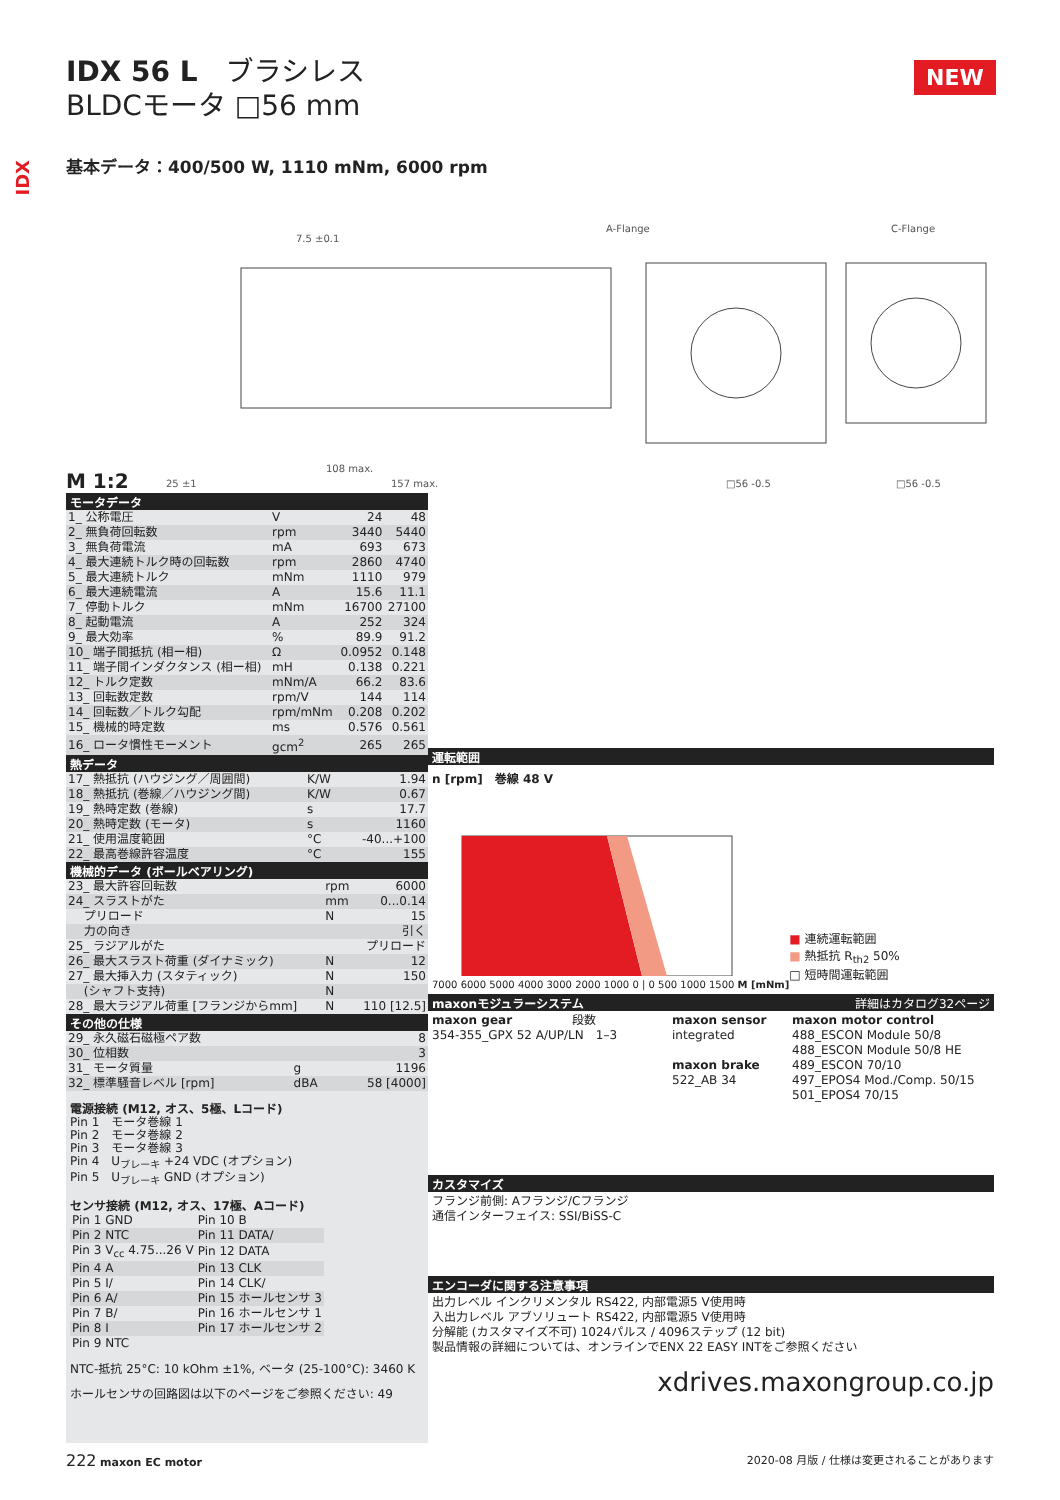IDX
NEW
IDX 56 L　ブラシレス
BLDCモータ □56 mm
基本データ：400/500 W, 1110 mNm, 6000 rpm
7.5 ±0.1
108 max.
157 max. 25 ±1
A-Flange C-Flange
□56 -0.5 □56 -0.5
M 1:2
モータデータ
| 1_ 公称電圧 | V | 24 | 48 |
| 2_ 無負荷回転数 | rpm | 3440 | 5440 |
| 3_ 無負荷電流 | mA | 693 | 673 |
| 4_ 最大連続トルク時の回転数 | rpm | 2860 | 4740 |
| 5_ 最大連続トルク | mNm | 1110 | 979 |
| 6_ 最大連続電流 | A | 15.6 | 11.1 |
| 7_ 停動トルク | mNm | 16700 | 27100 |
| 8_ 起動電流 | A | 252 | 324 |
| 9_ 最大効率 | % | 89.9 | 91.2 |
| 10_ 端子間抵抗 (相ー相) | Ω | 0.0952 | 0.148 |
| 11_ 端子間インダクタンス (相ー相) | mH | 0.138 | 0.221 |
| 12_ トルク定数 | mNm/A | 66.2 | 83.6 |
| 13_ 回転数定数 | rpm/V | 144 | 114 |
| 14_ 回転数／トルク勾配 | rpm/mNm | 0.208 | 0.202 |
| 15_ 機械的時定数 | ms | 0.576 | 0.561 |
| 16_ ロータ慣性モーメント | gcm<sup>2</sup> | 265 | 265 |
熱データ
| 17_ 熱抵抗 (ハウジング／周囲間) | K/W | 1.94 |
| 18_ 熱抵抗 (巻線／ハウジング間) | K/W | 0.67 |
| 19_ 熱時定数 (巻線) | s | 17.7 |
| 20_ 熱時定数 (モータ) | s | 1160 |
| 21_ 使用温度範囲 | °C | -40...+100 |
| 22_ 最高巻線許容温度 | °C | 155 |
機械的データ (ボールベアリング)
| 23_ 最大許容回転数 | rpm | 6000 |
| 24_ スラストがた | mm | 0...0.14 |
| プリロード | N | 15 |
| 力の向き | | 引く |
| 25_ ラジアルがた | | プリロード |
| 26_ 最大スラスト荷重 (ダイナミック) | N | 12 |
| 27_ 最大挿入力 (スタティック) | N | 150 |
| (シャフト支持) | N | |
| 28_ 最大ラジアル荷重 [フランジからmm] | N | 110 [12.5] |
その他の仕様
| 29_ 永久磁石磁極ペア数 | | 8 |
| 30_ 位相数 | | 3 |
| 31_ モータ質量 | g | 1196 |
| 32_ 標準騒音レベル [rpm] | dBA | 58 [4000] |
電源接続 (M12, オス、5極、Lコード)
Pin 1　モータ巻線 1
Pin 2　モータ巻線 2
Pin 3　モータ巻線 3
Pin 4　U<sub>ブレーキ</sub> +24 VDC (オプション)
Pin 5　U<sub>ブレーキ</sub> GND (オプション)
センサ接続 (M12, オス、17極、Aコード)
| Pin 1 GND | Pin 10 B |
| Pin 2 NTC | Pin 11 DATA/ |
| Pin 3 V<sub>cc</sub> 4.75...26 V | Pin 12 DATA |
| Pin 4 A | Pin 13 CLK |
| Pin 5 I/ | Pin 14 CLK/ |
| Pin 6 A/ | Pin 15 ホールセンサ 3 |
| Pin 7 B/ | Pin 16 ホールセンサ 1 |
| Pin 8 I | Pin 17 ホールセンサ 2 |
| Pin 9 NTC | |
NTC-抵抗 25°C: 10 kOhm ±1%, ベータ (25-100°C): 3460 K
ホールセンサの回路図は以下のページをご参照ください: 49
運転範囲
n [rpm]　巻線 48 V
7000 6000 5000 4000 3000 2000 1000 0 | 0 500 1000 1500 M [mNm]
■ 連続運転範囲
■ 熱抵抗 R<sub>th2</sub> 50%
□ 短時間運転範囲
maxonモジュラーシステム 詳細はカタログ32ページ
maxon gear　　　　　段数
354-355_GPX 52 A/UP/LN　1–3
maxon sensor
integrated
maxon brake
522_AB 34
maxon motor control
488_ESCON Module 50/8
488_ESCON Module 50/8 HE
489_ESCON 70/10
497_EPOS4 Mod./Comp. 50/15
501_EPOS4 70/15
カスタマイズ
フランジ前側: Aフランジ/Cフランジ
通信インターフェイス: SSI/BiSS-C
エンコーダに関する注意事項
出力レベル インクリメンタル RS422, 内部電源5 V使用時
入出力レベル アブソリュート RS422, 内部電源5 V使用時
分解能 (カスタマイズ不可) 1024パルス / 4096ステップ (12 bit)
製品情報の詳細については、オンラインでENX 22 EASY INTをご参照ください
xdrives.maxongroup.co.jp
222 maxon EC motor 2020-08 月版 / 仕様は変更されることがあります